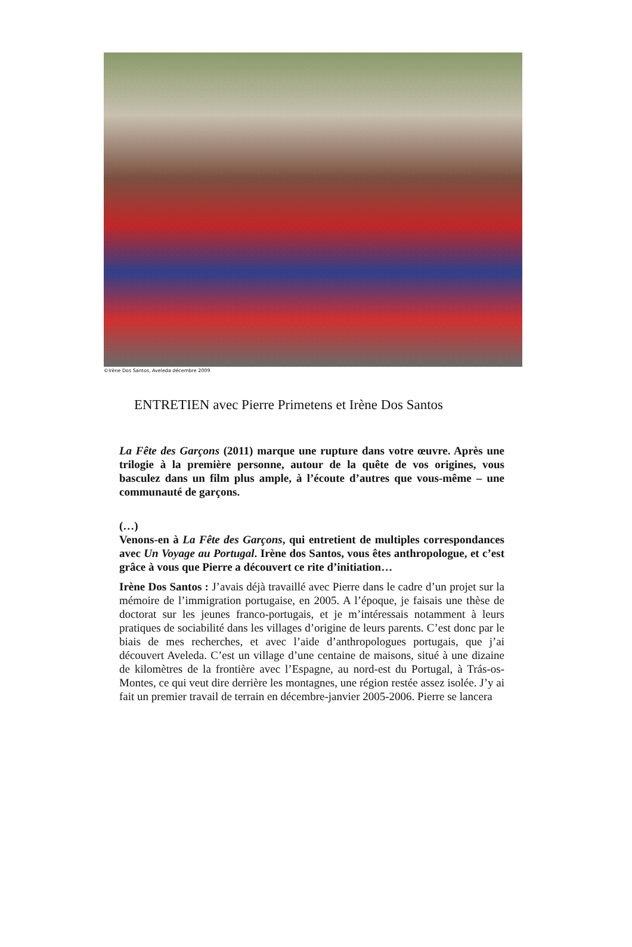©Irène Dos Santos, Aveleda décembre 2009
ENTRETIEN avec Pierre Primetens et Irène Dos Santos
La Fête des Garçons (2011) marque une rupture dans votre œuvre. Après une trilogie à la première personne, autour de la quête de vos origines, vous basculez dans un film plus ample, à l’écoute d’autres que vous-même – une communauté de garçons.
(…)
Venons-en à La Fête des Garçons, qui entretient de multiples correspondances avec Un Voyage au Portugal. Irène dos Santos, vous êtes anthropologue, et c’est grâce à vous que Pierre a découvert ce rite d’initiation…
Irène Dos Santos : J’avais déjà travaillé avec Pierre dans le cadre d’un projet sur la mémoire de l’immigration portugaise, en 2005. A l’époque, je faisais une thèse de doctorat sur les jeunes franco-portugais, et je m’intéressais notamment à leurs pratiques de sociabilité dans les villages d’origine de leurs parents. C’est donc par le biais de mes recherches, et avec l’aide d’anthropologues portugais, que j’ai découvert Aveleda. C’est un village d’une centaine de maisons, situé à une dizaine de kilomètres de la frontière avec l’Espagne, au nord-est du Portugal, à Trás-os-Montes, ce qui veut dire derrière les montagnes, une région restée assez isolée. J’y ai fait un premier travail de terrain en décembre-janvier 2005-2006. Pierre se lancera